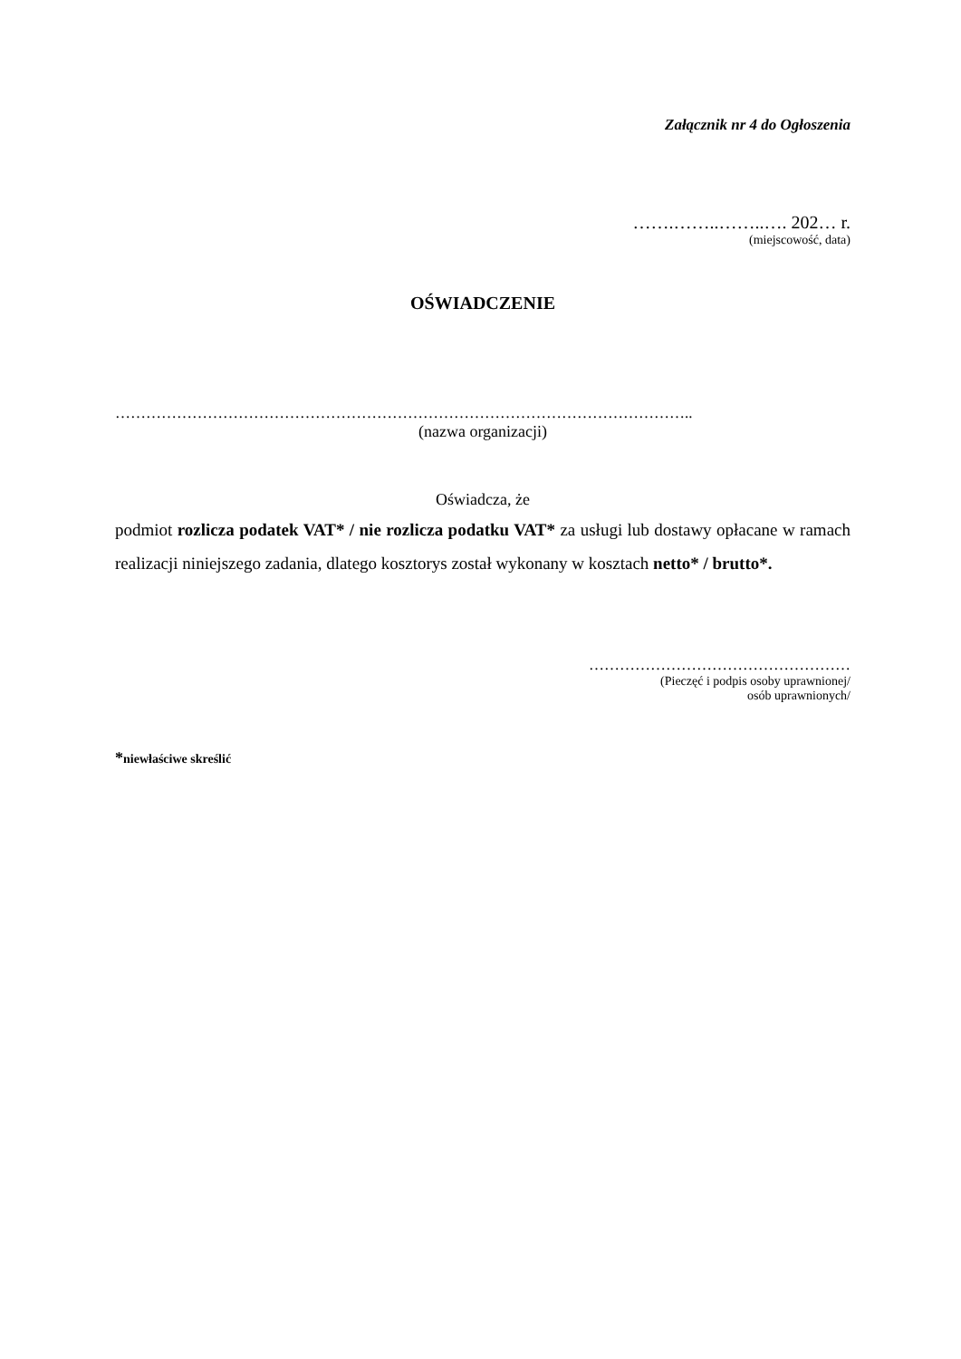Załącznik nr 4 do Ogłoszenia
…….……..……..…. 202… r.
(miejscowość, data)
OŚWIADCZENIE
…………………………………………………………………………………………………..
(nazwa organizacji)
Oświadcza, że
podmiot rozlicza podatek VAT* / nie rozlicza podatku VAT* za usługi lub dostawy opłacane w ramach realizacji niniejszego zadania, dlatego kosztorys został wykonany w kosztach netto* / brutto*.
……………………………………………
(Pieczęć i podpis osoby uprawnionej/
osób uprawnionych/
*niewłaściwe skreślić